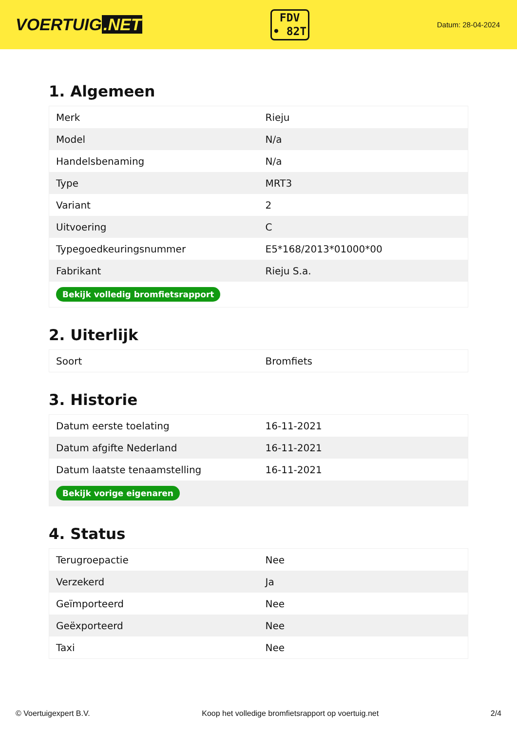VOERTUIG.NET
FDV
• 82T
Datum: 28-04-2024
1. Algemeen
| Merk | Rieju |
| Model | N/a |
| Handelsbenaming | N/a |
| Type | MRT3 |
| Variant | 2 |
| Uitvoering | C |
| Typegoedkeuringsnummer | E5*168/2013*01000*00 |
| Fabrikant | Rieju S.a. |
| Bekijk volledig bromfietsrapport | |
2. Uiterlijk
| Soort | Bromfiets |
3. Historie
| Datum eerste toelating | 16-11-2021 |
| Datum afgifte Nederland | 16-11-2021 |
| Datum laatste tenaamstelling | 16-11-2021 |
| Bekijk vorige eigenaren | |
4. Status
| Terugroepactie | Nee |
| Verzekerd | Ja |
| Geïmporteerd | Nee |
| Geëxporteerd | Nee |
| Taxi | Nee |
© Voertuigexpert B.V. Koop het volledige bromfietsrapport op voertuig.net 2/4